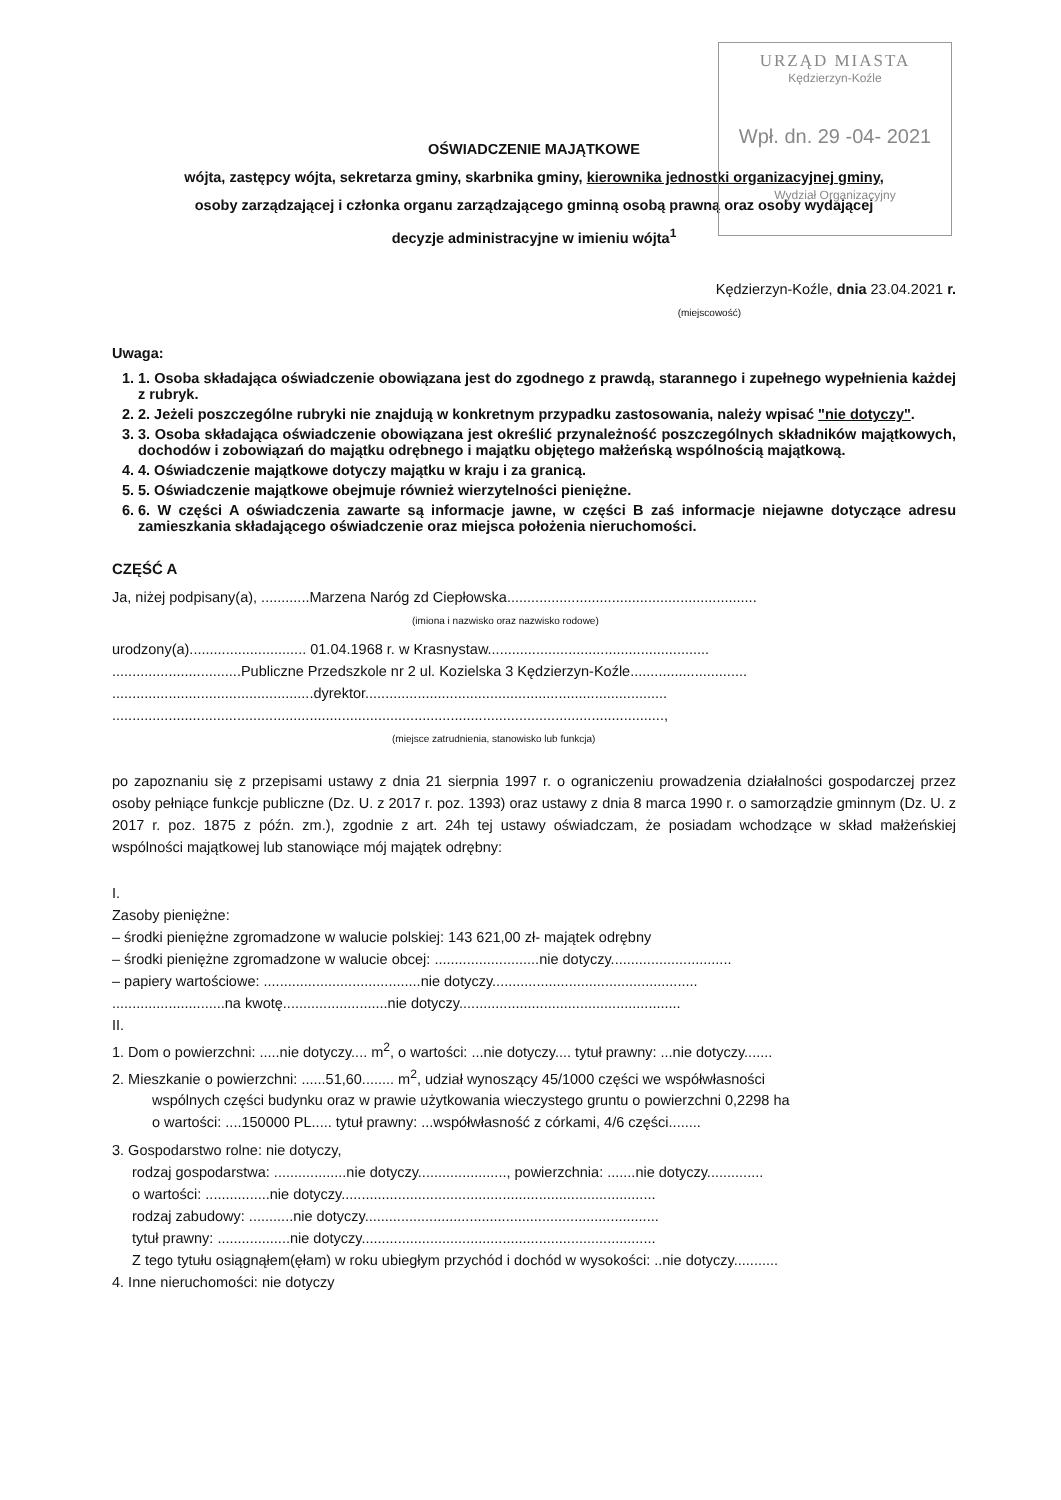URZĄD MIASTA
Kędzierzyn-Koźle
Wpł. dn. 29 -04- 2021
Wydział Organizacyjny
OŚWIADCZENIE MAJĄTKOWE
wójta, zastępcy wójta, sekretarza gminy, skarbnika gminy, kierownika jednostki organizacyjnej gminy,
osoby zarządzającej i członka organu zarządzającego gminną osobą prawną oraz osoby wydającej
decyzje administracyjne w imieniu wójta<sup>1</sup>
Kędzierzyn-Koźle, dnia 23.04.2021 r.
(miejscowość)
Uwaga:
1. 1. Osoba składająca oświadczenie obowiązana jest do zgodnego z prawdą, starannego i zupełnego wypełnienia każdej z rubryk.
2. 2. Jeżeli poszczególne rubryki nie znajdują w konkretnym przypadku zastosowania, należy wpisać "nie dotyczy".
3. 3. Osoba składająca oświadczenie obowiązana jest określić przynależność poszczególnych składników majątkowych, dochodów i zobowiązań do majątku odrębnego i majątku objętego małżeńską wspólnością majątkową.
4. 4. Oświadczenie majątkowe dotyczy majątku w kraju i za granicą.
5. 5. Oświadczenie majątkowe obejmuje również wierzytelności pieniężne.
6. 6. W części A oświadczenia zawarte są informacje jawne, w części B zaś informacje niejawne dotyczące adresu zamieszkania składającego oświadczenie oraz miejsca położenia nieruchomości.
CZĘŚĆ A
Ja, niżej podpisany(a), ............Marzena Naróg zd Ciepłowska..............................................................
(imiona i nazwisko oraz nazwisko rodowe)
urodzony(a)............................. 01.04.1968 r. w Krasnystaw.......................................................
................................Publiczne Przedszkole nr 2 ul. Kozielska 3 Kędzierzyn-Koźle.............................
..................................................dyrektor...........................................................................
.........................................................................................................................................,
(miejsce zatrudnienia, stanowisko lub funkcja)
po zapoznaniu się z przepisami ustawy z dnia 21 sierpnia 1997 r. o ograniczeniu prowadzenia działalności gospodarczej przez osoby pełniące funkcje publiczne (Dz. U. z 2017 r. poz. 1393) oraz ustawy z dnia 8 marca 1990 r. o samorządzie gminnym (Dz. U. z 2017 r. poz. 1875 z późn. zm.), zgodnie z art. 24h tej ustawy oświadczam, że posiadam wchodzące w skład małżeńskiej wspólności majątkowej lub stanowiące mój majątek odrębny:
I.
Zasoby pieniężne:
– środki pieniężne zgromadzone w walucie polskiej: 143 621,00 zł- majątek odrębny
– środki pieniężne zgromadzone w walucie obcej: ..........................nie dotyczy..............................
– papiery wartościowe: .......................................nie dotyczy...................................................
............................na kwotę..........................nie dotyczy.......................................................
II.
1. Dom o powierzchni: .....nie dotyczy.... m<sup>2</sup>, o wartości: ...nie dotyczy.... tytuł prawny: ...nie dotyczy.......
2. Mieszkanie o powierzchni: ......51,60........ m<sup>2</sup>, udział wynoszący 45/1000 części we współwłasności
wspólnych części budynku oraz w prawie użytkowania wieczystego gruntu o powierzchni 0,2298 ha
o wartości: ....150000 PL..... tytuł prawny: ...współwłasność z córkami, 4/6 części........
3. Gospodarstwo rolne: nie dotyczy,
rodzaj gospodarstwa: ..................nie dotyczy......................, powierzchnia: .......nie dotyczy..............
o wartości: ................nie dotyczy..............................................................................
rodzaj zabudowy: ...........nie dotyczy.........................................................................
tytuł prawny: ..................nie dotyczy.........................................................................
Z tego tytułu osiągnąłem(ęłam) w roku ubiegłym przychód i dochód w wysokości: ..nie dotyczy...........
4. Inne nieruchomości: nie dotyczy